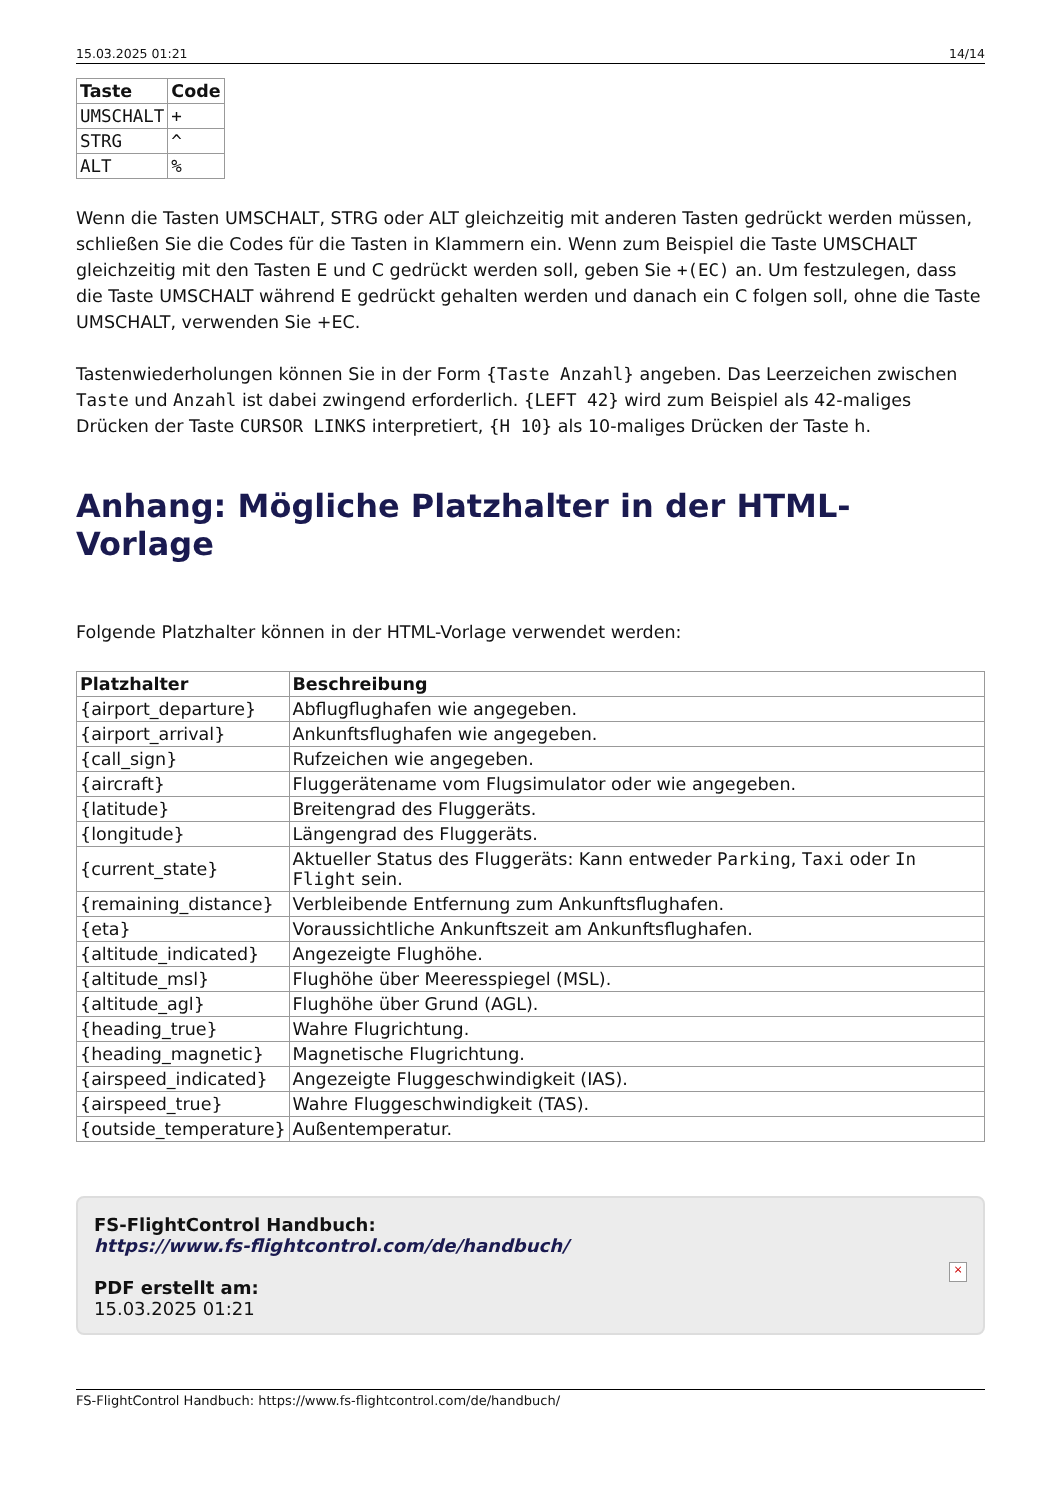15.03.2025 01:21 14/14
| Taste | Code |
| --- | --- |
| UMSCHALT | + |
| STRG | ^ |
| ALT | % |
Wenn die Tasten UMSCHALT, STRG oder ALT gleichzeitig mit anderen Tasten gedrückt werden müssen, schließen Sie die Codes für die Tasten in Klammern ein. Wenn zum Beispiel die Taste UMSCHALT gleichzeitig mit den Tasten E und C gedrückt werden soll, geben Sie +(EC) an. Um festzulegen, dass die Taste UMSCHALT während E gedrückt gehalten werden und danach ein C folgen soll, ohne die Taste UMSCHALT, verwenden Sie +EC.
Tastenwiederholungen können Sie in der Form {Taste Anzahl} angeben. Das Leerzeichen zwischen Taste und Anzahl ist dabei zwingend erforderlich. {LEFT 42} wird zum Beispiel als 42-maliges Drücken der Taste CURSOR LINKS interpretiert, {H 10} als 10-maliges Drücken der Taste h.
Anhang: Mögliche Platzhalter in der HTML-Vorlage
Folgende Platzhalter können in der HTML-Vorlage verwendet werden:
| Platzhalter | Beschreibung |
| --- | --- |
| {airport_departure} | Abflugflughafen wie angegeben. |
| {airport_arrival} | Ankunftsflughafen wie angegeben. |
| {call_sign} | Rufzeichen wie angegeben. |
| {aircraft} | Fluggerätename vom Flugsimulator oder wie angegeben. |
| {latitude} | Breitengrad des Fluggeräts. |
| {longitude} | Längengrad des Fluggeräts. |
| {current_state} | Aktueller Status des Fluggeräts: Kann entweder Parking , Taxi oder In Flight sein. |
| {remaining_distance} | Verbleibende Entfernung zum Ankunftsflughafen. |
| {eta} | Voraussichtliche Ankunftszeit am Ankunftsflughafen. |
| {altitude_indicated} | Angezeigte Flughöhe. |
| {altitude_msl} | Flughöhe über Meeresspiegel (MSL). |
| {altitude_agl} | Flughöhe über Grund (AGL). |
| {heading_true} | Wahre Flugrichtung. |
| {heading_magnetic} | Magnetische Flugrichtung. |
| {airspeed_indicated} | Angezeigte Fluggeschwindigkeit (IAS). |
| {airspeed_true} | Wahre Fluggeschwindigkeit (TAS). |
| {outside_temperature} | Außentemperatur. |
FS-FlightControl Handbuch:
https://www.fs-flightcontrol.com/de/handbuch/
PDF erstellt am:
15.03.2025 01:21
×
FS-FlightControl Handbuch: https://www.fs-flightcontrol.com/de/handbuch/